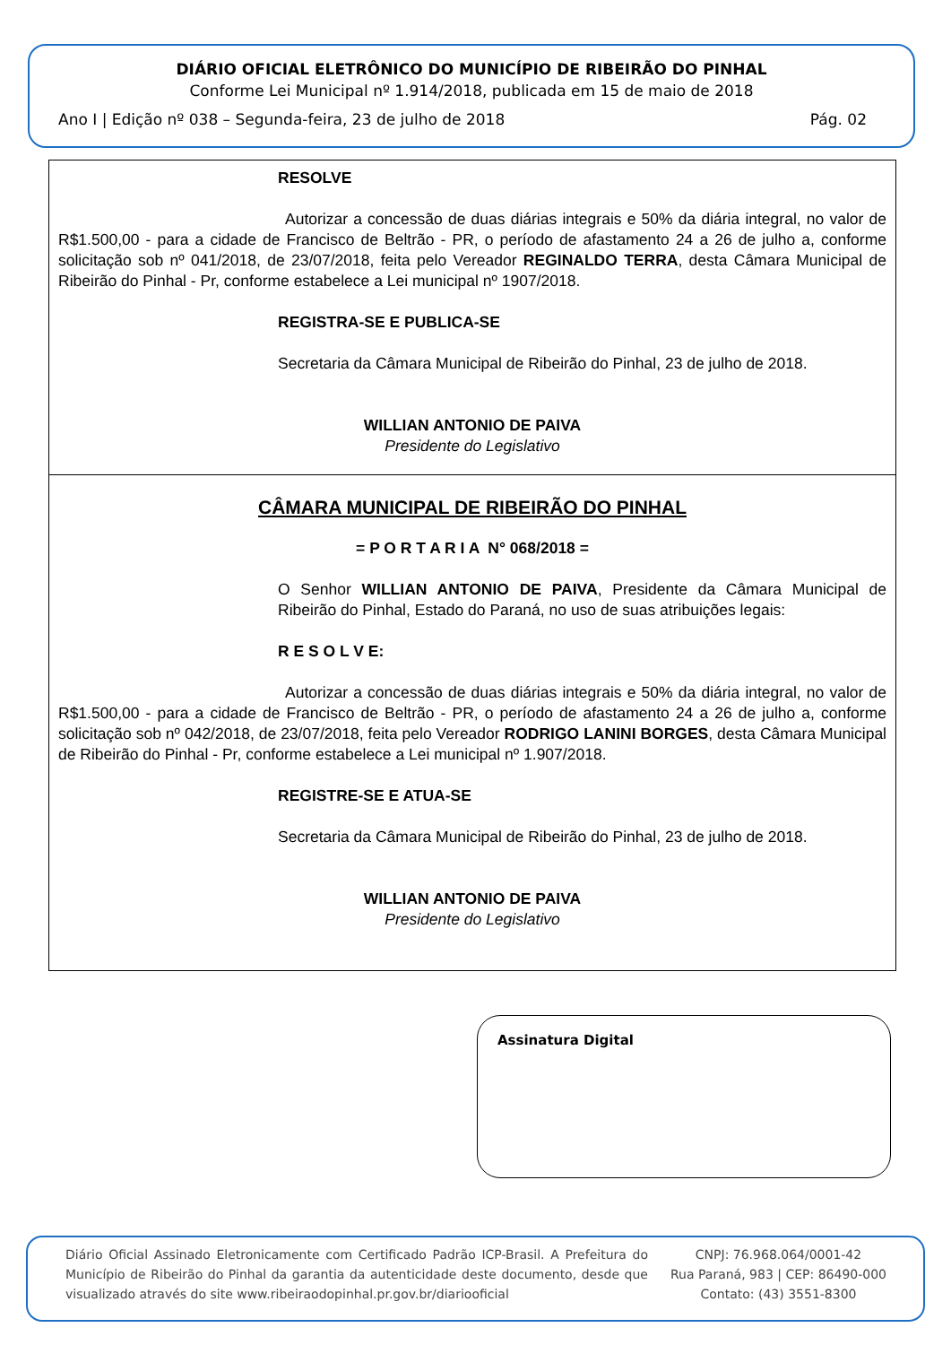DIÁRIO OFICIAL ELETRÔNICO DO MUNICÍPIO DE RIBEIRÃO DO PINHAL
Conforme Lei Municipal nº 1.914/2018, publicada em 15 de maio de 2018
Ano I | Edição nº 038 – Segunda-feira, 23 de julho de 2018 Pág. 02
RESOLVE
Autorizar a concessão de duas diárias integrais e 50% da diária integral, no valor de R$1.500,00 - para a cidade de Francisco de Beltrão - PR, o período de afastamento 24 a 26 de julho a, conforme solicitação sob nº 041/2018, de 23/07/2018, feita pelo Vereador REGINALDO TERRA, desta Câmara Municipal de Ribeirão do Pinhal - Pr, conforme estabelece a Lei municipal nº 1907/2018.
REGISTRA-SE E PUBLICA-SE
Secretaria da Câmara Municipal de Ribeirão do Pinhal, 23 de julho de 2018.
WILLIAN ANTONIO DE PAIVA
Presidente do Legislativo
CÂMARA MUNICIPAL DE RIBEIRÃO DO PINHAL
= P O R T A R I A N° 068/2018 =
O Senhor WILLIAN ANTONIO DE PAIVA, Presidente da Câmara Municipal de Ribeirão do Pinhal, Estado do Paraná, no uso de suas atribuições legais:
R E S O L V E:
Autorizar a concessão de duas diárias integrais e 50% da diária integral, no valor de R$1.500,00 - para a cidade de Francisco de Beltrão - PR, o período de afastamento 24 a 26 de julho a, conforme solicitação sob nº 042/2018, de 23/07/2018, feita pelo Vereador RODRIGO LANINI BORGES, desta Câmara Municipal de Ribeirão do Pinhal - Pr, conforme estabelece a Lei municipal nº 1.907/2018.
REGISTRE-SE E ATUA-SE
Secretaria da Câmara Municipal de Ribeirão do Pinhal, 23 de julho de 2018.
WILLIAN ANTONIO DE PAIVA
Presidente do Legislativo
Assinatura Digital
Diário Oficial Assinado Eletronicamente com Certificado Padrão ICP-Brasil. A Prefeitura do Município de Ribeirão do Pinhal da garantia da autenticidade deste documento, desde que visualizado através do site www.ribeiraodopinhal.pr.gov.br/diariooficial
CNPJ: 76.968.064/0001-42
Rua Paraná, 983 | CEP: 86490-000
Contato: (43) 3551-8300